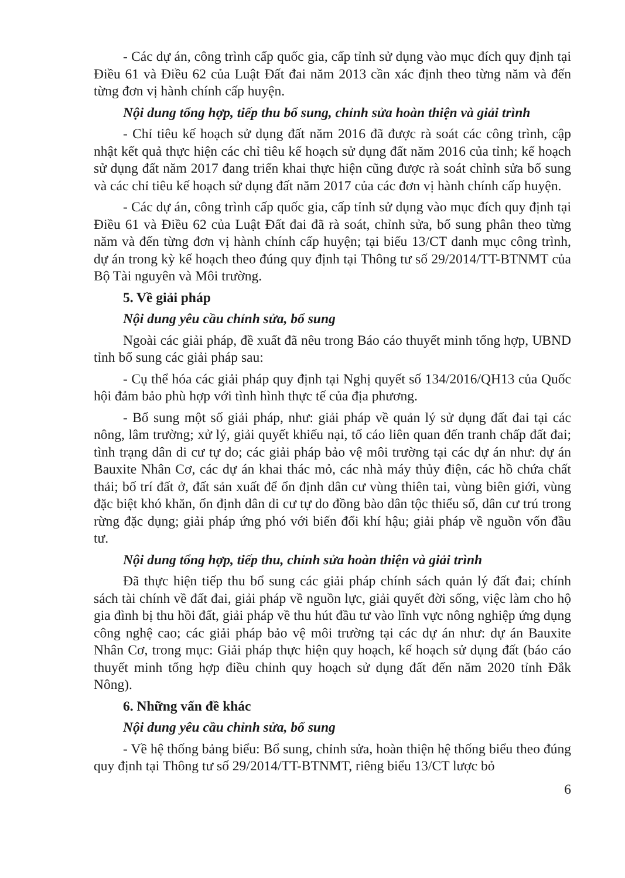- Các dự án, công trình cấp quốc gia, cấp tỉnh sử dụng vào mục đích quy định tại Điều 61 và Điều 62 của Luật Đất đai năm 2013 cần xác định theo từng năm và đến từng đơn vị hành chính cấp huyện.
Nội dung tổng hợp, tiếp thu bổ sung, chỉnh sửa hoàn thiện và giải trình
- Chỉ tiêu kế hoạch sử dụng đất năm 2016 đã được rà soát các công trình, cập nhật kết quả thực hiện các chỉ tiêu kế hoạch sử dụng đất năm 2016 của tỉnh; kế hoạch sử dụng đất năm 2017 đang triển khai thực hiện cũng được rà soát chỉnh sửa bổ sung và các chỉ tiêu kế hoạch sử dụng đất năm 2017 của các đơn vị hành chính cấp huyện.
- Các dự án, công trình cấp quốc gia, cấp tỉnh sử dụng vào mục đích quy định tại Điều 61 và Điều 62 của Luật Đất đai đã rà soát, chỉnh sửa, bổ sung phân theo từng năm và đến từng đơn vị hành chính cấp huyện; tại biểu 13/CT danh mục công trình, dự án trong kỳ kế hoạch theo đúng quy định tại Thông tư số 29/2014/TT-BTNMT của Bộ Tài nguyên và Môi trường.
5. Về giải pháp
Nội dung yêu cầu chỉnh sửa, bổ sung
Ngoài các giải pháp, đề xuất đã nêu trong Báo cáo thuyết minh tổng hợp, UBND tỉnh bổ sung các giải pháp sau:
- Cụ thể hóa các giải pháp quy định tại Nghị quyết số 134/2016/QH13 của Quốc hội đảm bảo phù hợp với tình hình thực tế của địa phương.
- Bổ sung một số giải pháp, như: giải pháp về quản lý sử dụng đất đai tại các nông, lâm trường; xử lý, giải quyết khiếu nại, tố cáo liên quan đến tranh chấp đất đai; tình trạng dân di cư tự do; các giải pháp bảo vệ môi trường tại các dự án như: dự án Bauxite Nhân Cơ, các dự án khai thác mỏ, các nhà máy thủy điện, các hồ chứa chất thải; bố trí đất ở, đất sản xuất để ổn định dân cư vùng thiên tai, vùng biên giới, vùng đặc biệt khó khăn, ổn định dân di cư tự do đồng bào dân tộc thiểu số, dân cư trú trong rừng đặc dụng; giải pháp ứng phó với biến đổi khí hậu; giải pháp về nguồn vốn đầu tư.
Nội dung tổng hợp, tiếp thu, chỉnh sửa hoàn thiện và giải trình
Đã thực hiện tiếp thu bổ sung các giải pháp chính sách quản lý đất đai; chính sách tài chính về đất đai, giải pháp về nguồn lực, giải quyết đời sống, việc làm cho hộ gia đình bị thu hồi đất, giải pháp về thu hút đầu tư vào lĩnh vực nông nghiệp ứng dụng công nghệ cao; các giải pháp bảo vệ môi trường tại các dự án như: dự án Bauxite Nhân Cơ, trong mục: Giải pháp thực hiện quy hoạch, kế hoạch sử dụng đất (báo cáo thuyết minh tổng hợp điều chỉnh quy hoạch sử dụng đất đến năm 2020 tỉnh Đắk Nông).
6. Những vấn đề khác
Nội dung yêu cầu chỉnh sửa, bổ sung
- Về hệ thống bảng biểu: Bổ sung, chỉnh sửa, hoàn thiện hệ thống biểu theo đúng quy định tại Thông tư số 29/2014/TT-BTNMT, riêng biểu 13/CT lược bỏ
6